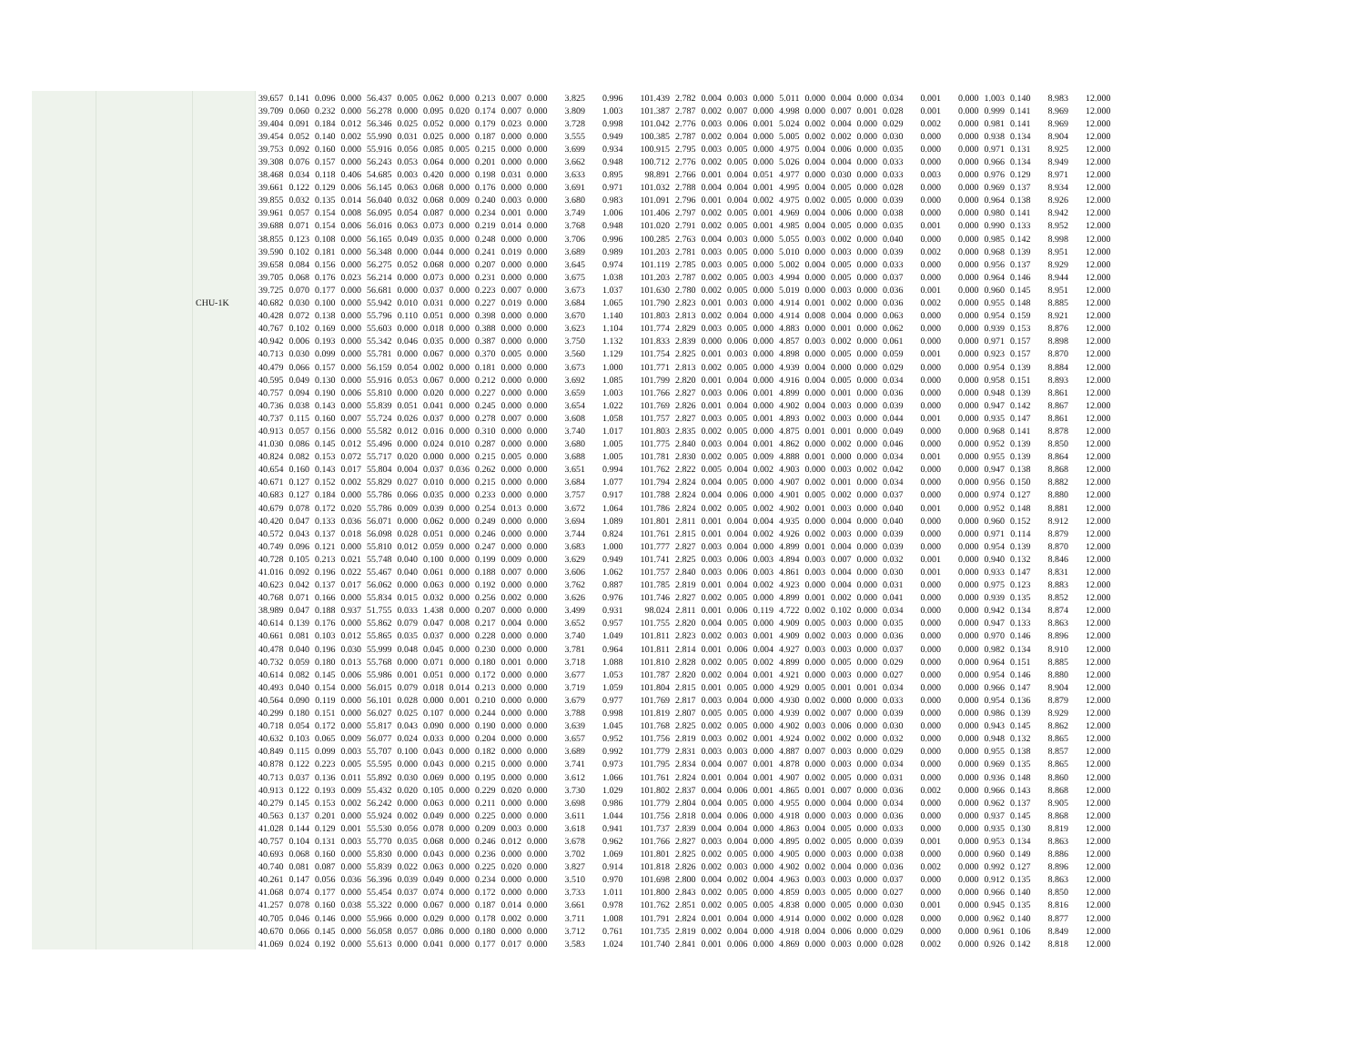| | | | 39.657 | 0.141 | 0.096 | 0.000 | 56.437 | 0.005 | 0.062 | 0.000 | 0.213 | 0.007 | 0.000 | 3.825 | 0.996 | 101.439 | 2.782 | 0.004 | 0.003 | 0.000 | 5.011 | 0.000 | 0.004 | 0.000 | 0.034 | 0.001 | 0.000 | 1.003 | 0.140 | 8.983 | 12.000 |
| | | | 39.709 | 0.060 | 0.232 | 0.000 | 56.278 | 0.000 | 0.095 | 0.020 | 0.174 | 0.007 | 0.000 | 3.809 | 1.003 | 101.387 | 2.787 | 0.002 | 0.007 | 0.000 | 4.998 | 0.000 | 0.007 | 0.001 | 0.028 | 0.001 | 0.000 | 0.999 | 0.141 | 8.969 | 12.000 |
| | | | 39.404 | 0.091 | 0.184 | 0.012 | 56.346 | 0.025 | 0.052 | 0.000 | 0.179 | 0.023 | 0.000 | 3.728 | 0.998 | 101.042 | 2.776 | 0.003 | 0.006 | 0.001 | 5.024 | 0.002 | 0.004 | 0.000 | 0.029 | 0.002 | 0.000 | 0.981 | 0.141 | 8.969 | 12.000 |
| | | | 39.454 | 0.052 | 0.140 | 0.002 | 55.990 | 0.031 | 0.025 | 0.000 | 0.187 | 0.000 | 0.000 | 3.555 | 0.949 | 100.385 | 2.787 | 0.002 | 0.004 | 0.000 | 5.005 | 0.002 | 0.002 | 0.000 | 0.030 | 0.000 | 0.000 | 0.938 | 0.134 | 8.904 | 12.000 |
| | | | 39.753 | 0.092 | 0.160 | 0.000 | 55.916 | 0.056 | 0.085 | 0.005 | 0.215 | 0.000 | 0.000 | 3.699 | 0.934 | 100.915 | 2.795 | 0.003 | 0.005 | 0.000 | 4.975 | 0.004 | 0.006 | 0.000 | 0.035 | 0.000 | 0.000 | 0.971 | 0.131 | 8.925 | 12.000 |
| | | | 39.308 | 0.076 | 0.157 | 0.000 | 56.243 | 0.053 | 0.064 | 0.000 | 0.201 | 0.000 | 0.000 | 3.662 | 0.948 | 100.712 | 2.776 | 0.002 | 0.005 | 0.000 | 5.026 | 0.004 | 0.004 | 0.000 | 0.033 | 0.000 | 0.000 | 0.966 | 0.134 | 8.949 | 12.000 |
| | | | 38.468 | 0.034 | 0.118 | 0.406 | 54.685 | 0.003 | 0.420 | 0.000 | 0.198 | 0.031 | 0.000 | 3.633 | 0.895 | 98.891 | 2.766 | 0.001 | 0.004 | 0.051 | 4.977 | 0.000 | 0.030 | 0.000 | 0.033 | 0.003 | 0.000 | 0.976 | 0.129 | 8.971 | 12.000 |
| | | | 39.661 | 0.122 | 0.129 | 0.006 | 56.145 | 0.063 | 0.068 | 0.000 | 0.176 | 0.000 | 0.000 | 3.691 | 0.971 | 101.032 | 2.788 | 0.004 | 0.004 | 0.001 | 4.995 | 0.004 | 0.005 | 0.000 | 0.028 | 0.000 | 0.000 | 0.969 | 0.137 | 8.934 | 12.000 |
| | | | 39.855 | 0.032 | 0.135 | 0.014 | 56.040 | 0.032 | 0.068 | 0.009 | 0.240 | 0.003 | 0.000 | 3.680 | 0.983 | 101.091 | 2.796 | 0.001 | 0.004 | 0.002 | 4.975 | 0.002 | 0.005 | 0.000 | 0.039 | 0.000 | 0.000 | 0.964 | 0.138 | 8.926 | 12.000 |
| | | | 39.961 | 0.057 | 0.154 | 0.008 | 56.095 | 0.054 | 0.087 | 0.000 | 0.234 | 0.001 | 0.000 | 3.749 | 1.006 | 101.406 | 2.797 | 0.002 | 0.005 | 0.001 | 4.969 | 0.004 | 0.006 | 0.000 | 0.038 | 0.000 | 0.000 | 0.980 | 0.141 | 8.942 | 12.000 |
| | | | 39.688 | 0.071 | 0.154 | 0.006 | 56.016 | 0.063 | 0.073 | 0.000 | 0.219 | 0.014 | 0.000 | 3.768 | 0.948 | 101.020 | 2.791 | 0.002 | 0.005 | 0.001 | 4.985 | 0.004 | 0.005 | 0.000 | 0.035 | 0.001 | 0.000 | 0.990 | 0.133 | 8.952 | 12.000 |
| | | | 38.855 | 0.123 | 0.108 | 0.000 | 56.165 | 0.049 | 0.035 | 0.000 | 0.248 | 0.000 | 0.000 | 3.706 | 0.996 | 100.285 | 2.763 | 0.004 | 0.003 | 0.000 | 5.055 | 0.003 | 0.002 | 0.000 | 0.040 | 0.000 | 0.000 | 0.985 | 0.142 | 8.998 | 12.000 |
| | | | 39.590 | 0.102 | 0.181 | 0.000 | 56.348 | 0.000 | 0.044 | 0.000 | 0.241 | 0.019 | 0.000 | 3.689 | 0.989 | 101.203 | 2.781 | 0.003 | 0.005 | 0.000 | 5.010 | 0.000 | 0.003 | 0.000 | 0.039 | 0.002 | 0.000 | 0.968 | 0.139 | 8.951 | 12.000 |
| | | | 39.658 | 0.084 | 0.156 | 0.000 | 56.275 | 0.052 | 0.068 | 0.000 | 0.207 | 0.000 | 0.000 | 3.645 | 0.974 | 101.119 | 2.785 | 0.003 | 0.005 | 0.000 | 5.002 | 0.004 | 0.005 | 0.000 | 0.033 | 0.000 | 0.000 | 0.956 | 0.137 | 8.929 | 12.000 |
| | | | 39.705 | 0.068 | 0.176 | 0.023 | 56.214 | 0.000 | 0.073 | 0.000 | 0.231 | 0.000 | 0.000 | 3.675 | 1.038 | 101.203 | 2.787 | 0.002 | 0.005 | 0.003 | 4.994 | 0.000 | 0.005 | 0.000 | 0.037 | 0.000 | 0.000 | 0.964 | 0.146 | 8.944 | 12.000 |
| | | | 39.725 | 0.070 | 0.177 | 0.000 | 56.681 | 0.000 | 0.037 | 0.000 | 0.223 | 0.007 | 0.000 | 3.673 | 1.037 | 101.630 | 2.780 | 0.002 | 0.005 | 0.000 | 5.019 | 0.000 | 0.003 | 0.000 | 0.036 | 0.001 | 0.000 | 0.960 | 0.145 | 8.951 | 12.000 |
| | | CHU-1K | 40.682 | 0.030 | 0.100 | 0.000 | 55.942 | 0.010 | 0.031 | 0.000 | 0.227 | 0.019 | 0.000 | 3.684 | 1.065 | 101.790 | 2.823 | 0.001 | 0.003 | 0.000 | 4.914 | 0.001 | 0.002 | 0.000 | 0.036 | 0.002 | 0.000 | 0.955 | 0.148 | 8.885 | 12.000 |
| | | | 40.428 | 0.072 | 0.138 | 0.000 | 55.796 | 0.110 | 0.051 | 0.000 | 0.398 | 0.000 | 0.000 | 3.670 | 1.140 | 101.803 | 2.813 | 0.002 | 0.004 | 0.000 | 4.914 | 0.008 | 0.004 | 0.000 | 0.063 | 0.000 | 0.000 | 0.954 | 0.159 | 8.921 | 12.000 |
| | | | 40.767 | 0.102 | 0.169 | 0.000 | 55.603 | 0.000 | 0.018 | 0.000 | 0.388 | 0.000 | 0.000 | 3.623 | 1.104 | 101.774 | 2.829 | 0.003 | 0.005 | 0.000 | 4.883 | 0.000 | 0.001 | 0.000 | 0.062 | 0.000 | 0.000 | 0.939 | 0.153 | 8.876 | 12.000 |
| | | | 40.942 | 0.006 | 0.193 | 0.000 | 55.342 | 0.046 | 0.035 | 0.000 | 0.387 | 0.000 | 0.000 | 3.750 | 1.132 | 101.833 | 2.839 | 0.000 | 0.006 | 0.000 | 4.857 | 0.003 | 0.002 | 0.000 | 0.061 | 0.000 | 0.000 | 0.971 | 0.157 | 8.898 | 12.000 |
| | | | 40.713 | 0.030 | 0.099 | 0.000 | 55.781 | 0.000 | 0.067 | 0.000 | 0.370 | 0.005 | 0.000 | 3.560 | 1.129 | 101.754 | 2.825 | 0.001 | 0.003 | 0.000 | 4.898 | 0.000 | 0.005 | 0.000 | 0.059 | 0.001 | 0.000 | 0.923 | 0.157 | 8.870 | 12.000 |
| | | | 40.479 | 0.066 | 0.157 | 0.000 | 56.159 | 0.054 | 0.002 | 0.000 | 0.181 | 0.000 | 0.000 | 3.673 | 1.000 | 101.771 | 2.813 | 0.002 | 0.005 | 0.000 | 4.939 | 0.004 | 0.000 | 0.000 | 0.029 | 0.000 | 0.000 | 0.954 | 0.139 | 8.884 | 12.000 |
| | | | 40.595 | 0.049 | 0.130 | 0.000 | 55.916 | 0.053 | 0.067 | 0.000 | 0.212 | 0.000 | 0.000 | 3.692 | 1.085 | 101.799 | 2.820 | 0.001 | 0.004 | 0.000 | 4.916 | 0.004 | 0.005 | 0.000 | 0.034 | 0.000 | 0.000 | 0.958 | 0.151 | 8.893 | 12.000 |
| | | | 40.757 | 0.094 | 0.190 | 0.006 | 55.810 | 0.000 | 0.020 | 0.000 | 0.227 | 0.000 | 0.000 | 3.659 | 1.003 | 101.766 | 2.827 | 0.003 | 0.006 | 0.001 | 4.899 | 0.000 | 0.001 | 0.000 | 0.036 | 0.000 | 0.000 | 0.948 | 0.139 | 8.861 | 12.000 |
| | | | 40.736 | 0.038 | 0.143 | 0.000 | 55.839 | 0.051 | 0.041 | 0.000 | 0.245 | 0.000 | 0.000 | 3.654 | 1.022 | 101.769 | 2.826 | 0.001 | 0.004 | 0.000 | 4.902 | 0.004 | 0.003 | 0.000 | 0.039 | 0.000 | 0.000 | 0.947 | 0.142 | 8.867 | 12.000 |
| | | | 40.737 | 0.115 | 0.160 | 0.007 | 55.724 | 0.026 | 0.037 | 0.000 | 0.278 | 0.007 | 0.000 | 3.608 | 1.058 | 101.757 | 2.827 | 0.003 | 0.005 | 0.001 | 4.893 | 0.002 | 0.003 | 0.000 | 0.044 | 0.001 | 0.000 | 0.935 | 0.147 | 8.861 | 12.000 |
| | | | 40.913 | 0.057 | 0.156 | 0.000 | 55.582 | 0.012 | 0.016 | 0.000 | 0.310 | 0.000 | 0.000 | 3.740 | 1.017 | 101.803 | 2.835 | 0.002 | 0.005 | 0.000 | 4.875 | 0.001 | 0.001 | 0.000 | 0.049 | 0.000 | 0.000 | 0.968 | 0.141 | 8.878 | 12.000 |
| | | | 41.030 | 0.086 | 0.145 | 0.012 | 55.496 | 0.000 | 0.024 | 0.010 | 0.287 | 0.000 | 0.000 | 3.680 | 1.005 | 101.775 | 2.840 | 0.003 | 0.004 | 0.001 | 4.862 | 0.000 | 0.002 | 0.000 | 0.046 | 0.000 | 0.000 | 0.952 | 0.139 | 8.850 | 12.000 |
| | | | 40.824 | 0.082 | 0.153 | 0.072 | 55.717 | 0.020 | 0.000 | 0.000 | 0.215 | 0.005 | 0.000 | 3.688 | 1.005 | 101.781 | 2.830 | 0.002 | 0.005 | 0.009 | 4.888 | 0.001 | 0.000 | 0.000 | 0.034 | 0.001 | 0.000 | 0.955 | 0.139 | 8.864 | 12.000 |
| | | | 40.654 | 0.160 | 0.143 | 0.017 | 55.804 | 0.004 | 0.037 | 0.036 | 0.262 | 0.000 | 0.000 | 3.651 | 0.994 | 101.762 | 2.822 | 0.005 | 0.004 | 0.002 | 4.903 | 0.000 | 0.003 | 0.002 | 0.042 | 0.000 | 0.000 | 0.947 | 0.138 | 8.868 | 12.000 |
| | | | 40.671 | 0.127 | 0.152 | 0.002 | 55.829 | 0.027 | 0.010 | 0.000 | 0.215 | 0.000 | 0.000 | 3.684 | 1.077 | 101.794 | 2.824 | 0.004 | 0.005 | 0.000 | 4.907 | 0.002 | 0.001 | 0.000 | 0.034 | 0.000 | 0.000 | 0.956 | 0.150 | 8.882 | 12.000 |
| | | | 40.683 | 0.127 | 0.184 | 0.000 | 55.786 | 0.066 | 0.035 | 0.000 | 0.233 | 0.000 | 0.000 | 3.757 | 0.917 | 101.788 | 2.824 | 0.004 | 0.006 | 0.000 | 4.901 | 0.005 | 0.002 | 0.000 | 0.037 | 0.000 | 0.000 | 0.974 | 0.127 | 8.880 | 12.000 |
| | | | 40.679 | 0.078 | 0.172 | 0.020 | 55.786 | 0.009 | 0.039 | 0.000 | 0.254 | 0.013 | 0.000 | 3.672 | 1.064 | 101.786 | 2.824 | 0.002 | 0.005 | 0.002 | 4.902 | 0.001 | 0.003 | 0.000 | 0.040 | 0.001 | 0.000 | 0.952 | 0.148 | 8.881 | 12.000 |
| | | | 40.420 | 0.047 | 0.133 | 0.036 | 56.071 | 0.000 | 0.062 | 0.000 | 0.249 | 0.000 | 0.000 | 3.694 | 1.089 | 101.801 | 2.811 | 0.001 | 0.004 | 0.004 | 4.935 | 0.000 | 0.004 | 0.000 | 0.040 | 0.000 | 0.000 | 0.960 | 0.152 | 8.912 | 12.000 |
| | | | 40.572 | 0.043 | 0.137 | 0.018 | 56.098 | 0.028 | 0.051 | 0.000 | 0.246 | 0.000 | 0.000 | 3.744 | 0.824 | 101.761 | 2.815 | 0.001 | 0.004 | 0.002 | 4.926 | 0.002 | 0.003 | 0.000 | 0.039 | 0.000 | 0.000 | 0.971 | 0.114 | 8.879 | 12.000 |
| | | | 40.749 | 0.096 | 0.121 | 0.000 | 55.810 | 0.012 | 0.059 | 0.000 | 0.247 | 0.000 | 0.000 | 3.683 | 1.000 | 101.777 | 2.827 | 0.003 | 0.004 | 0.000 | 4.899 | 0.001 | 0.004 | 0.000 | 0.039 | 0.000 | 0.000 | 0.954 | 0.139 | 8.870 | 12.000 |
| | | | 40.728 | 0.105 | 0.213 | 0.021 | 55.748 | 0.040 | 0.100 | 0.000 | 0.199 | 0.009 | 0.000 | 3.629 | 0.949 | 101.741 | 2.825 | 0.003 | 0.006 | 0.003 | 4.894 | 0.003 | 0.007 | 0.000 | 0.032 | 0.001 | 0.000 | 0.940 | 0.132 | 8.846 | 12.000 |
| | | | 41.016 | 0.092 | 0.196 | 0.022 | 55.467 | 0.040 | 0.061 | 0.000 | 0.188 | 0.007 | 0.000 | 3.606 | 1.062 | 101.757 | 2.840 | 0.003 | 0.006 | 0.003 | 4.861 | 0.003 | 0.004 | 0.000 | 0.030 | 0.001 | 0.000 | 0.933 | 0.147 | 8.831 | 12.000 |
| | | | 40.623 | 0.042 | 0.137 | 0.017 | 56.062 | 0.000 | 0.063 | 0.000 | 0.192 | 0.000 | 0.000 | 3.762 | 0.887 | 101.785 | 2.819 | 0.001 | 0.004 | 0.002 | 4.923 | 0.000 | 0.004 | 0.000 | 0.031 | 0.000 | 0.000 | 0.975 | 0.123 | 8.883 | 12.000 |
| | | | 40.768 | 0.071 | 0.166 | 0.000 | 55.834 | 0.015 | 0.032 | 0.000 | 0.256 | 0.002 | 0.000 | 3.626 | 0.976 | 101.746 | 2.827 | 0.002 | 0.005 | 0.000 | 4.899 | 0.001 | 0.002 | 0.000 | 0.041 | 0.000 | 0.000 | 0.939 | 0.135 | 8.852 | 12.000 |
| | | | 38.989 | 0.047 | 0.188 | 0.937 | 51.755 | 0.033 | 1.438 | 0.000 | 0.207 | 0.000 | 0.000 | 3.499 | 0.931 | 98.024 | 2.811 | 0.001 | 0.006 | 0.119 | 4.722 | 0.002 | 0.102 | 0.000 | 0.034 | 0.000 | 0.000 | 0.942 | 0.134 | 8.874 | 12.000 |
| | | | 40.614 | 0.139 | 0.176 | 0.000 | 55.862 | 0.079 | 0.047 | 0.008 | 0.217 | 0.004 | 0.000 | 3.652 | 0.957 | 101.755 | 2.820 | 0.004 | 0.005 | 0.000 | 4.909 | 0.005 | 0.003 | 0.000 | 0.035 | 0.000 | 0.000 | 0.947 | 0.133 | 8.863 | 12.000 |
| | | | 40.661 | 0.081 | 0.103 | 0.012 | 55.865 | 0.035 | 0.037 | 0.000 | 0.228 | 0.000 | 0.000 | 3.740 | 1.049 | 101.811 | 2.823 | 0.002 | 0.003 | 0.001 | 4.909 | 0.002 | 0.003 | 0.000 | 0.036 | 0.000 | 0.000 | 0.970 | 0.146 | 8.896 | 12.000 |
| | | | 40.478 | 0.040 | 0.196 | 0.030 | 55.999 | 0.048 | 0.045 | 0.000 | 0.230 | 0.000 | 0.000 | 3.781 | 0.964 | 101.811 | 2.814 | 0.001 | 0.006 | 0.004 | 4.927 | 0.003 | 0.003 | 0.000 | 0.037 | 0.000 | 0.000 | 0.982 | 0.134 | 8.910 | 12.000 |
| | | | 40.732 | 0.059 | 0.180 | 0.013 | 55.768 | 0.000 | 0.071 | 0.000 | 0.180 | 0.001 | 0.000 | 3.718 | 1.088 | 101.810 | 2.828 | 0.002 | 0.005 | 0.002 | 4.899 | 0.000 | 0.005 | 0.000 | 0.029 | 0.000 | 0.000 | 0.964 | 0.151 | 8.885 | 12.000 |
| | | | 40.614 | 0.082 | 0.145 | 0.006 | 55.986 | 0.001 | 0.051 | 0.000 | 0.172 | 0.000 | 0.000 | 3.677 | 1.053 | 101.787 | 2.820 | 0.002 | 0.004 | 0.001 | 4.921 | 0.000 | 0.003 | 0.000 | 0.027 | 0.000 | 0.000 | 0.954 | 0.146 | 8.880 | 12.000 |
| | | | 40.493 | 0.040 | 0.154 | 0.000 | 56.015 | 0.079 | 0.018 | 0.014 | 0.213 | 0.000 | 0.000 | 3.719 | 1.059 | 101.804 | 2.815 | 0.001 | 0.005 | 0.000 | 4.929 | 0.005 | 0.001 | 0.001 | 0.034 | 0.000 | 0.000 | 0.966 | 0.147 | 8.904 | 12.000 |
| | | | 40.564 | 0.090 | 0.119 | 0.000 | 56.101 | 0.028 | 0.000 | 0.001 | 0.210 | 0.000 | 0.000 | 3.679 | 0.977 | 101.769 | 2.817 | 0.003 | 0.004 | 0.000 | 4.930 | 0.002 | 0.000 | 0.000 | 0.033 | 0.000 | 0.000 | 0.954 | 0.136 | 8.879 | 12.000 |
| | | | 40.299 | 0.180 | 0.151 | 0.000 | 56.027 | 0.025 | 0.107 | 0.000 | 0.244 | 0.000 | 0.000 | 3.788 | 0.998 | 101.819 | 2.807 | 0.005 | 0.005 | 0.000 | 4.939 | 0.002 | 0.007 | 0.000 | 0.039 | 0.000 | 0.000 | 0.986 | 0.139 | 8.929 | 12.000 |
| | | | 40.718 | 0.054 | 0.172 | 0.000 | 55.817 | 0.043 | 0.090 | 0.000 | 0.190 | 0.000 | 0.000 | 3.639 | 1.045 | 101.768 | 2.825 | 0.002 | 0.005 | 0.000 | 4.902 | 0.003 | 0.006 | 0.000 | 0.030 | 0.000 | 0.000 | 0.943 | 0.145 | 8.862 | 12.000 |
| | | | 40.632 | 0.103 | 0.065 | 0.009 | 56.077 | 0.024 | 0.033 | 0.000 | 0.204 | 0.000 | 0.000 | 3.657 | 0.952 | 101.756 | 2.819 | 0.003 | 0.002 | 0.001 | 4.924 | 0.002 | 0.002 | 0.000 | 0.032 | 0.000 | 0.000 | 0.948 | 0.132 | 8.865 | 12.000 |
| | | | 40.849 | 0.115 | 0.099 | 0.003 | 55.707 | 0.100 | 0.043 | 0.000 | 0.182 | 0.000 | 0.000 | 3.689 | 0.992 | 101.779 | 2.831 | 0.003 | 0.003 | 0.000 | 4.887 | 0.007 | 0.003 | 0.000 | 0.029 | 0.000 | 0.000 | 0.955 | 0.138 | 8.857 | 12.000 |
| | | | 40.878 | 0.122 | 0.223 | 0.005 | 55.595 | 0.000 | 0.043 | 0.000 | 0.215 | 0.000 | 0.000 | 3.741 | 0.973 | 101.795 | 2.834 | 0.004 | 0.007 | 0.001 | 4.878 | 0.000 | 0.003 | 0.000 | 0.034 | 0.000 | 0.000 | 0.969 | 0.135 | 8.865 | 12.000 |
| | | | 40.713 | 0.037 | 0.136 | 0.011 | 55.892 | 0.030 | 0.069 | 0.000 | 0.195 | 0.000 | 0.000 | 3.612 | 1.066 | 101.761 | 2.824 | 0.001 | 0.004 | 0.001 | 4.907 | 0.002 | 0.005 | 0.000 | 0.031 | 0.000 | 0.000 | 0.936 | 0.148 | 8.860 | 12.000 |
| | | | 40.913 | 0.122 | 0.193 | 0.009 | 55.432 | 0.020 | 0.105 | 0.000 | 0.229 | 0.020 | 0.000 | 3.730 | 1.029 | 101.802 | 2.837 | 0.004 | 0.006 | 0.001 | 4.865 | 0.001 | 0.007 | 0.000 | 0.036 | 0.002 | 0.000 | 0.966 | 0.143 | 8.868 | 12.000 |
| | | | 40.279 | 0.145 | 0.153 | 0.002 | 56.242 | 0.000 | 0.063 | 0.000 | 0.211 | 0.000 | 0.000 | 3.698 | 0.986 | 101.779 | 2.804 | 0.004 | 0.005 | 0.000 | 4.955 | 0.000 | 0.004 | 0.000 | 0.034 | 0.000 | 0.000 | 0.962 | 0.137 | 8.905 | 12.000 |
| | | | 40.563 | 0.137 | 0.201 | 0.000 | 55.924 | 0.002 | 0.049 | 0.000 | 0.225 | 0.000 | 0.000 | 3.611 | 1.044 | 101.756 | 2.818 | 0.004 | 0.006 | 0.000 | 4.918 | 0.000 | 0.003 | 0.000 | 0.036 | 0.000 | 0.000 | 0.937 | 0.145 | 8.868 | 12.000 |
| | | | 41.028 | 0.144 | 0.129 | 0.001 | 55.530 | 0.056 | 0.078 | 0.000 | 0.209 | 0.003 | 0.000 | 3.618 | 0.941 | 101.737 | 2.839 | 0.004 | 0.004 | 0.000 | 4.863 | 0.004 | 0.005 | 0.000 | 0.033 | 0.000 | 0.000 | 0.935 | 0.130 | 8.819 | 12.000 |
| | | | 40.757 | 0.104 | 0.131 | 0.003 | 55.770 | 0.035 | 0.068 | 0.000 | 0.246 | 0.012 | 0.000 | 3.678 | 0.962 | 101.766 | 2.827 | 0.003 | 0.004 | 0.000 | 4.895 | 0.002 | 0.005 | 0.000 | 0.039 | 0.001 | 0.000 | 0.953 | 0.134 | 8.863 | 12.000 |
| | | | 40.693 | 0.068 | 0.160 | 0.000 | 55.830 | 0.000 | 0.043 | 0.000 | 0.236 | 0.000 | 0.000 | 3.702 | 1.069 | 101.801 | 2.825 | 0.002 | 0.005 | 0.000 | 4.905 | 0.000 | 0.003 | 0.000 | 0.038 | 0.000 | 0.000 | 0.960 | 0.149 | 8.886 | 12.000 |
| | | | 40.740 | 0.081 | 0.087 | 0.000 | 55.839 | 0.022 | 0.063 | 0.000 | 0.225 | 0.020 | 0.000 | 3.827 | 0.914 | 101.818 | 2.826 | 0.002 | 0.003 | 0.000 | 4.902 | 0.002 | 0.004 | 0.000 | 0.036 | 0.002 | 0.000 | 0.992 | 0.127 | 8.896 | 12.000 |
| | | | 40.261 | 0.147 | 0.056 | 0.036 | 56.396 | 0.039 | 0.049 | 0.000 | 0.234 | 0.000 | 0.000 | 3.510 | 0.970 | 101.698 | 2.800 | 0.004 | 0.002 | 0.004 | 4.963 | 0.003 | 0.003 | 0.000 | 0.037 | 0.000 | 0.000 | 0.912 | 0.135 | 8.863 | 12.000 |
| | | | 41.068 | 0.074 | 0.177 | 0.000 | 55.454 | 0.037 | 0.074 | 0.000 | 0.172 | 0.000 | 0.000 | 3.733 | 1.011 | 101.800 | 2.843 | 0.002 | 0.005 | 0.000 | 4.859 | 0.003 | 0.005 | 0.000 | 0.027 | 0.000 | 0.000 | 0.966 | 0.140 | 8.850 | 12.000 |
| | | | 41.257 | 0.078 | 0.160 | 0.038 | 55.322 | 0.000 | 0.067 | 0.000 | 0.187 | 0.014 | 0.000 | 3.661 | 0.978 | 101.762 | 2.851 | 0.002 | 0.005 | 0.005 | 4.838 | 0.000 | 0.005 | 0.000 | 0.030 | 0.001 | 0.000 | 0.945 | 0.135 | 8.816 | 12.000 |
| | | | 40.705 | 0.046 | 0.146 | 0.000 | 55.966 | 0.000 | 0.029 | 0.000 | 0.178 | 0.002 | 0.000 | 3.711 | 1.008 | 101.791 | 2.824 | 0.001 | 0.004 | 0.000 | 4.914 | 0.000 | 0.002 | 0.000 | 0.028 | 0.000 | 0.000 | 0.962 | 0.140 | 8.877 | 12.000 |
| | | | 40.670 | 0.066 | 0.145 | 0.000 | 56.058 | 0.057 | 0.086 | 0.000 | 0.180 | 0.000 | 0.000 | 3.712 | 0.761 | 101.735 | 2.819 | 0.002 | 0.004 | 0.000 | 4.918 | 0.004 | 0.006 | 0.000 | 0.029 | 0.000 | 0.000 | 0.961 | 0.106 | 8.849 | 12.000 |
| | | | 41.069 | 0.024 | 0.192 | 0.000 | 55.613 | 0.000 | 0.041 | 0.000 | 0.177 | 0.017 | 0.000 | 3.583 | 1.024 | 101.740 | 2.841 | 0.001 | 0.006 | 0.000 | 4.869 | 0.000 | 0.003 | 0.000 | 0.028 | 0.002 | 0.000 | 0.926 | 0.142 | 8.818 | 12.000 |